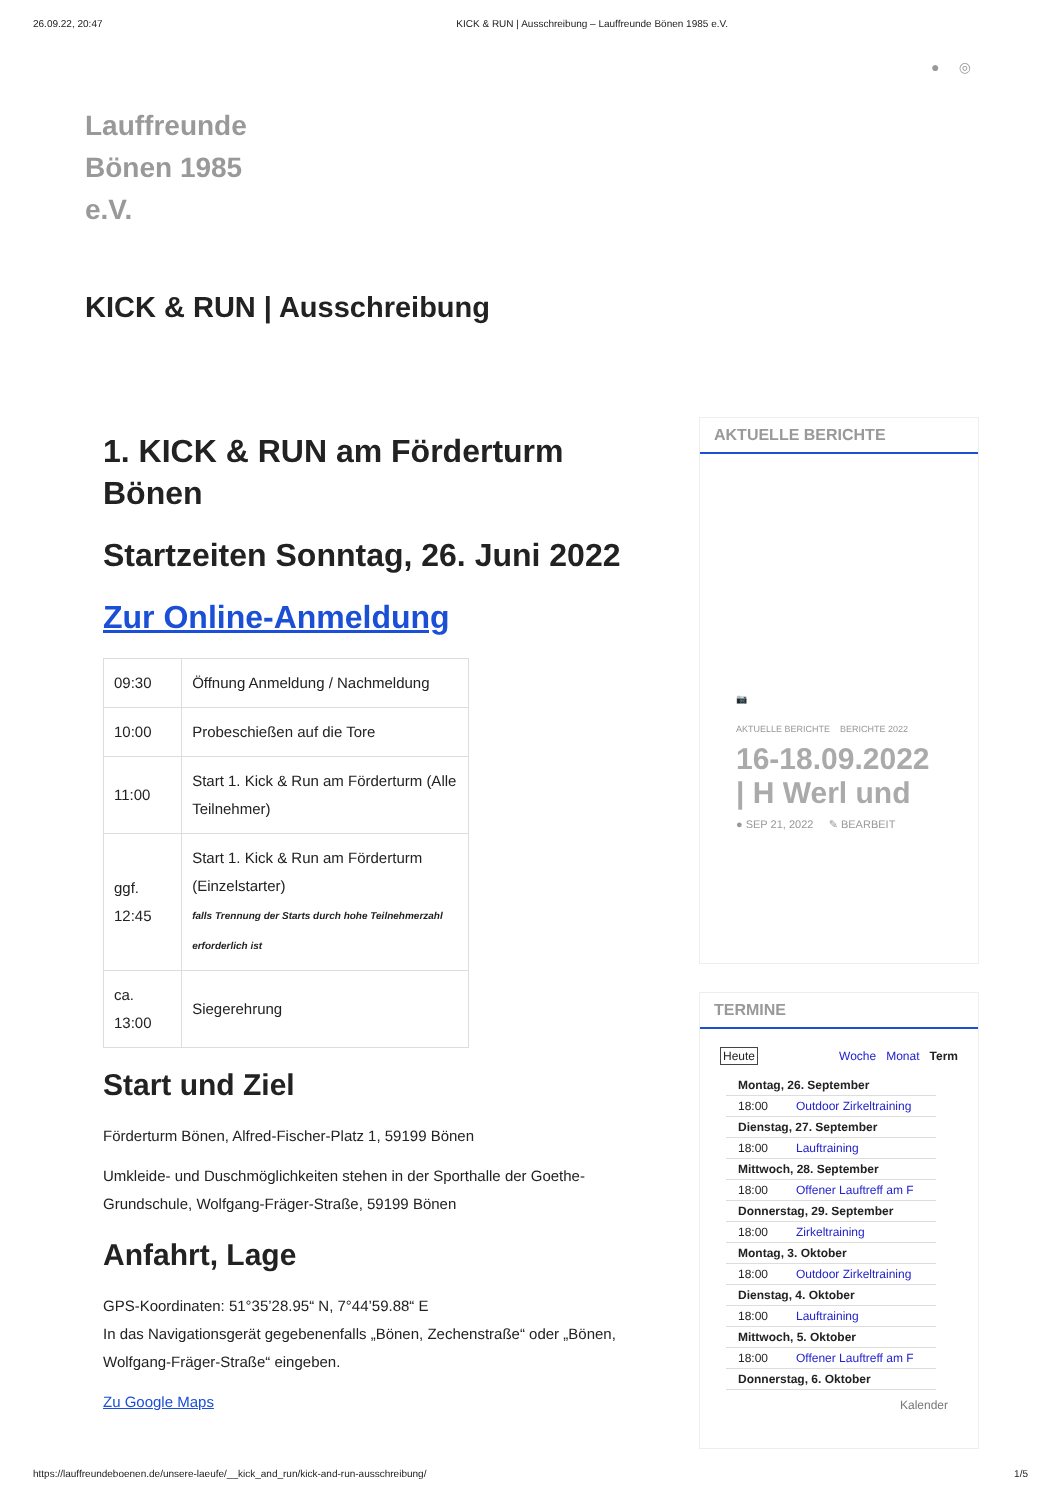26.09.22, 20:47 KICK & RUN | Ausschreibung – Lauffreunde Bönen 1985 e.V.
● ◎
Lauffreunde Bönen 1985 e.V.
KICK & RUN | Ausschreibung
1. KICK & RUN am Förderturm Bönen
Startzeiten Sonntag, 26. Juni 2022
Zur Online-Anmeldung
| 09:30 | Öffnung Anmeldung / Nachmeldung |
| 10:00 | Probeschießen auf die Tore |
| 11:00 | Start 1. Kick & Run am Förderturm (Alle Teilnehmer) |
| ggf. 12:45 | Start 1. Kick & Run am Förderturm (Einzelstarter) falls Trennung der Starts durch hohe Teilnehmerzahl erforderlich ist |
| ca. 13:00 | Siegerehrung |
Start und Ziel
Förderturm Bönen, Alfred-Fischer-Platz 1, 59199 Bönen
Umkleide- und Duschmöglichkeiten stehen in der Sporthalle der Goethe-Grundschule, Wolfgang-Fräger-Straße, 59199 Bönen
Anfahrt, Lage
GPS-Koordinaten: 51°35’28.95“ N, 7°44’59.88“ E
In das Navigationsgerät gegebenenfalls „Bönen, Zechenstraße“ oder „Bönen, Wolfgang-Fräger-Straße“ eingeben.
Zu Google Maps
AKTUELLE BERICHTE
📷
AKTUELLE BERICHTE BERICHTE 2022
16-18.09.2022 | H Werl und
● SEP 21, 2022 ✎ BEARBEIT
TERMINE
Heute Woche Monat Term
| Montag, 26. September | |
| 18:00 | Outdoor Zirkeltraining |
| Dienstag, 27. September | |
| 18:00 | Lauftraining |
| Mittwoch, 28. September | |
| 18:00 | Offener Lauftreff am F |
| Donnerstag, 29. September | |
| 18:00 | Zirkeltraining |
| Montag, 3. Oktober | |
| 18:00 | Outdoor Zirkeltraining |
| Dienstag, 4. Oktober | |
| 18:00 | Lauftraining |
| Mittwoch, 5. Oktober | |
| 18:00 | Offener Lauftreff am F |
| Donnerstag, 6. Oktober | |
Kalender
https://lauffreundeboenen.de/unsere-laeufe/__kick_and_run/kick-and-run-ausschreibung/ 1/5